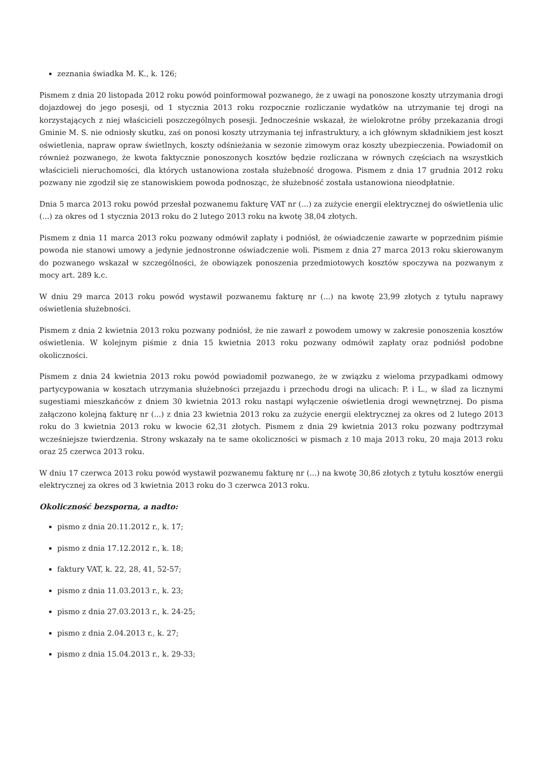zeznania świadka M. K., k. 126;
Pismem z dnia 20 listopada 2012 roku powód poinformował pozwanego, że z uwagi na ponoszone koszty utrzymania drogi dojazdowej do jego posesji, od 1 stycznia 2013 roku rozpocznie rozliczanie wydatków na utrzymanie tej drogi na korzystających z niej właścicieli poszczególnych posesji. Jednocześnie wskazał, że wielokrotne próby przekazania drogi Gminie M. S. nie odniosły skutku, zaś on ponosi koszty utrzymania tej infrastruktury, a ich głównym składnikiem jest koszt oświetlenia, napraw opraw świetlnych, koszty odśnieżania w sezonie zimowym oraz koszty ubezpieczenia. Powiadomił on również pozwanego, że kwota faktycznie ponoszonych kosztów będzie rozliczana w równych częściach na wszystkich właścicieli nieruchomości, dla których ustanowiona została służebność drogowa. Pismem z dnia 17 grudnia 2012 roku pozwany nie zgodził się ze stanowiskiem powoda podnosząc, że służebność została ustanowiona nieodpłatnie.
Dnia 5 marca 2013 roku powód przesłał pozwanemu fakturę VAT nr (...) za zużycie energii elektrycznej do oświetlenia ulic (...) za okres od 1 stycznia 2013 roku do 2 lutego 2013 roku na kwotę 38,04 złotych.
Pismem z dnia 11 marca 2013 roku pozwany odmówił zapłaty i podniósł, że oświadczenie zawarte w poprzednim piśmie powoda nie stanowi umowy a jedynie jednostronne oświadczenie woli. Pismem z dnia 27 marca 2013 roku skierowanym do pozwanego wskazał w szczególności, że obowiązek ponoszenia przedmiotowych kosztów spoczywa na pozwanym z mocy art. 289 k.c.
W dniu 29 marca 2013 roku powód wystawił pozwanemu fakturę nr (...) na kwotę 23,99 złotych z tytułu naprawy oświetlenia służebności.
Pismem z dnia 2 kwietnia 2013 roku pozwany podniósł, że nie zawarł z powodem umowy w zakresie ponoszenia kosztów oświetlenia. W kolejnym piśmie z dnia 15 kwietnia 2013 roku pozwany odmówił zapłaty oraz podniósł podobne okoliczności.
Pismem z dnia 24 kwietnia 2013 roku powód powiadomił pozwanego, że w związku z wieloma przypadkami odmowy partycypowania w kosztach utrzymania służebności przejazdu i przechodu drogi na ulicach: P. i L., w ślad za licznymi sugestiami mieszkańców z dniem 30 kwietnia 2013 roku nastąpi wyłączenie oświetlenia drogi wewnętrznej. Do pisma załączono kolejną fakturę nr (...) z dnia 23 kwietnia 2013 roku za zużycie energii elektrycznej za okres od 2 lutego 2013 roku do 3 kwietnia 2013 roku w kwocie 62,31 złotych. Pismem z dnia 29 kwietnia 2013 roku pozwany podtrzymał wcześniejsze twierdzenia. Strony wskazały na te same okoliczności w pismach z 10 maja 2013 roku, 20 maja 2013 roku oraz 25 czerwca 2013 roku.
W dniu 17 czerwca 2013 roku powód wystawił pozwanemu fakturę nr (...) na kwotę 30,86 złotych z tytułu kosztów energii elektrycznej za okres od 3 kwietnia 2013 roku do 3 czerwca 2013 roku.
Okoliczność bezsporna, a nadto:
pismo z dnia 20.11.2012 r., k. 17;
pismo z dnia 17.12.2012 r., k. 18;
faktury VAT, k. 22, 28, 41, 52-57;
pismo z dnia 11.03.2013 r., k. 23;
pismo z dnia 27.03.2013 r., k. 24-25;
pismo z dnia 2.04.2013 r., k. 27;
pismo z dnia 15.04.2013 r., k. 29-33;